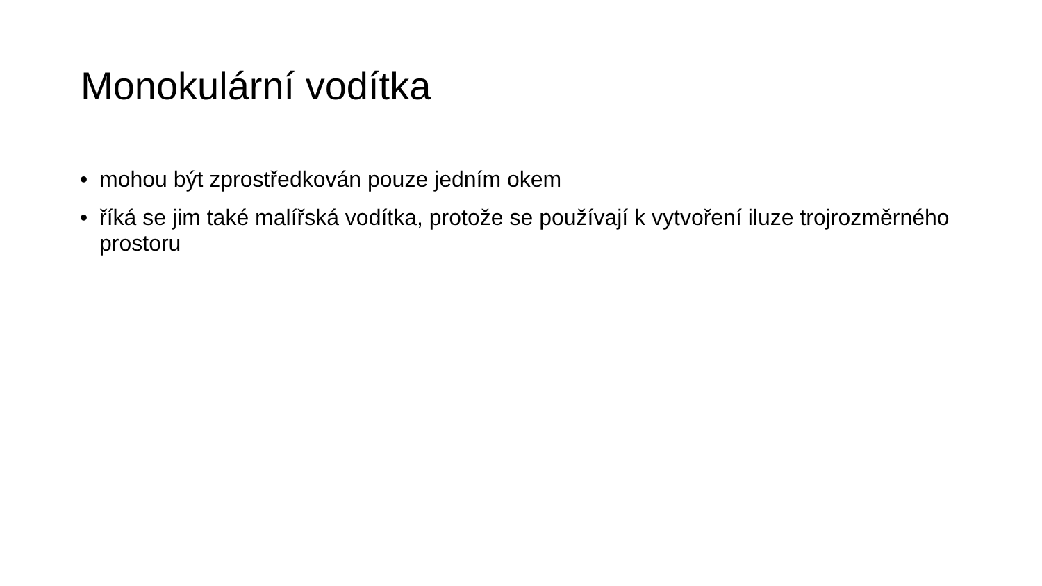Monokulární vodítka
• mohou být zprostředkován pouze jedním okem
• říká se jim také malířská vodítka, protože se používají k vytvoření iluze trojrozměrného prostoru